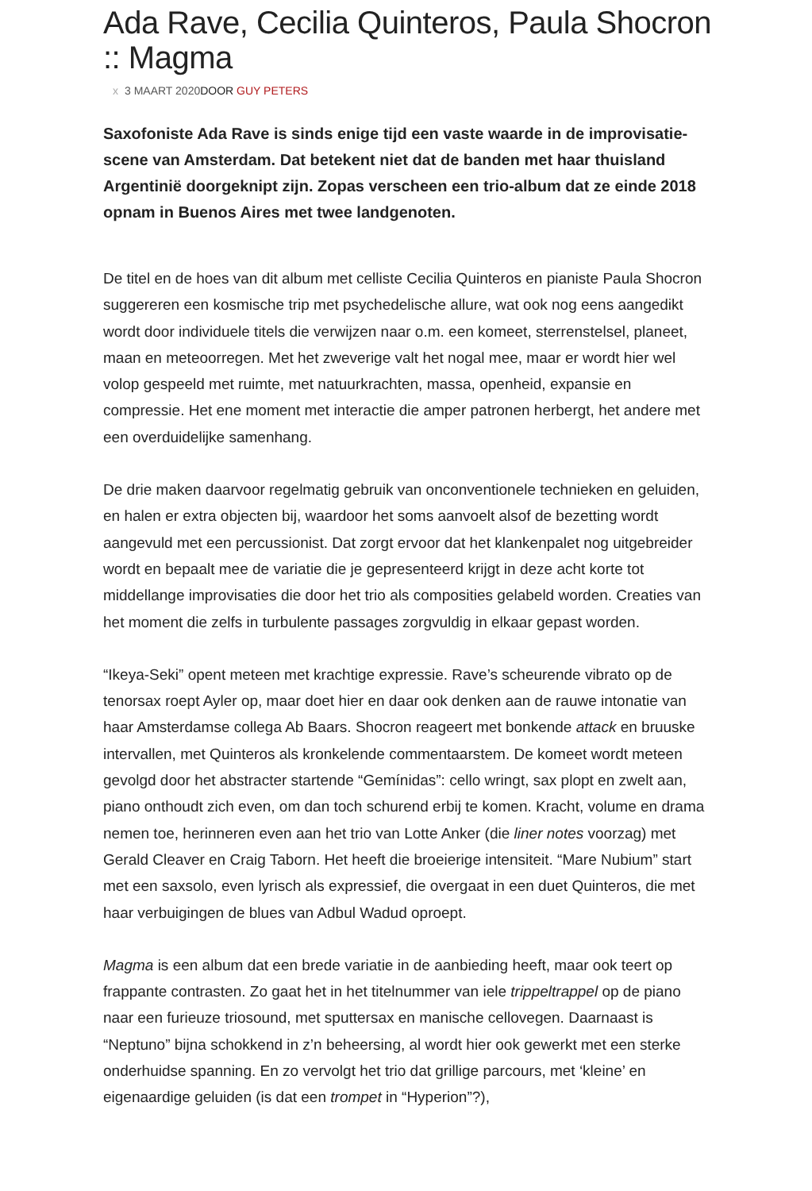Ada Rave, Cecilia Quinteros, Paula Shocron :: Magma
x 3 MAART 2020DOOR GUY PETERS
Saxofoniste Ada Rave is sinds enige tijd een vaste waarde in de improvisatie-scene van Amsterdam. Dat betekent niet dat de banden met haar thuisland Argentinië doorgeknipt zijn. Zopas verscheen een trio-album dat ze einde 2018 opnam in Buenos Aires met twee landgenoten.
De titel en de hoes van dit album met celliste Cecilia Quinteros en pianiste Paula Shocron suggereren een kosmische trip met psychedelische allure, wat ook nog eens aangedikt wordt door individuele titels die verwijzen naar o.m. een komeet, sterrenstelsel, planeet, maan en meteoorregen. Met het zweverige valt het nogal mee, maar er wordt hier wel volop gespeeld met ruimte, met natuurkrachten, massa, openheid, expansie en compressie. Het ene moment met interactie die amper patronen herbergt, het andere met een overduidelijke samenhang.
De drie maken daarvoor regelmatig gebruik van onconventionele technieken en geluiden, en halen er extra objecten bij, waardoor het soms aanvoelt alsof de bezetting wordt aangevuld met een percussionist. Dat zorgt ervoor dat het klankenpalet nog uitgebreider wordt en bepaalt mee de variatie die je gepresenteerd krijgt in deze acht korte tot middellange improvisaties die door het trio als composities gelabeld worden. Creaties van het moment die zelfs in turbulente passages zorgvuldig in elkaar gepast worden.
“Ikeya-Seki” opent meteen met krachtige expressie. Rave’s scheurende vibrato op de tenorsax roept Ayler op, maar doet hier en daar ook denken aan de rauwe intonatie van haar Amsterdamse collega Ab Baars. Shocron reageert met bonkende attack en bruuske intervallen, met Quinteros als kronkelende commentaarstem. De komeet wordt meteen gevolgd door het abstracter startende “Gemínidas”: cello wringt, sax plopt en zwelt aan, piano onthoudt zich even, om dan toch schurend erbij te komen. Kracht, volume en drama nemen toe, herinneren even aan het trio van Lotte Anker (die liner notes voorzag) met Gerald Cleaver en Craig Taborn. Het heeft die broeierige intensiteit. “Mare Nubium” start met een saxsolo, even lyrisch als expressief, die overgaat in een duet Quinteros, die met haar verbuigingen de blues van Adbul Wadud oproept.
Magma is een album dat een brede variatie in de aanbieding heeft, maar ook teert op frappante contrasten. Zo gaat het in het titelnummer van iele trippeltrappel op de piano naar een furieuze triosound, met sputtersax en manische cellovegen. Daarnaast is “Neptuno” bijna schokkend in z’n beheersing, al wordt hier ook gewerkt met een sterke onderhuidse spanning. En zo vervolgt het trio dat grillige parcours, met ‘kleine’ en eigenaardige geluiden (is dat een trompet in “Hyperion”?),